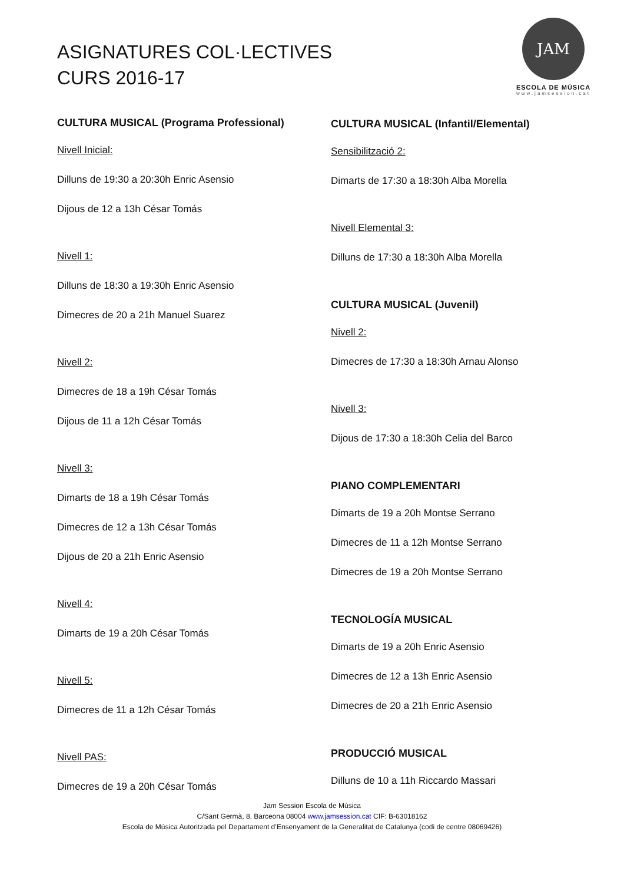ASIGNATURES COL·LECTIVES
CURS 2016-17
JAM
ESCOLA DE MÚSICA
www.jamsession.cat
CULTURA MUSICAL (Programa Professional)
Nivell Inicial:
Dilluns de 19:30 a 20:30h Enric Asensio
Dijous de 12 a 13h César Tomás
Nivell 1:
Dilluns de 18:30 a 19:30h Enric Asensio
Dimecres de 20 a 21h Manuel Suarez
Nivell 2:
Dimecres de 18 a 19h César Tomás
Dijous de 11 a 12h César Tomás
Nivell 3:
Dimarts de 18 a 19h César Tomás
Dimecres de 12 a 13h César Tomás
Dijous de 20 a 21h Enric Asensio
Nivell 4:
Dimarts de 19 a 20h César Tomás
Nivell 5:
Dimecres de 11 a 12h César Tomás
Nivell PAS:
Dimecres de 19 a 20h César Tomás
CULTURA MUSICAL (Infantil/Elemental)
Sensibilització 2:
Dimarts de 17:30 a 18:30h Alba Morella
Nivell Elemental 3:
Dilluns de 17:30 a 18:30h Alba Morella
CULTURA MUSICAL (Juvenil)
Nivell 2:
Dimecres de 17:30 a 18:30h Arnau Alonso
Nivell 3:
Dijous de 17:30 a 18:30h Celia del Barco
PIANO COMPLEMENTARI
Dimarts de 19 a 20h Montse Serrano
Dimecres de 11 a 12h Montse Serrano
Dimecres de 19 a 20h Montse Serrano
TECNOLOGÍA MUSICAL
Dimarts de 19 a 20h Enric Asensio
Dimecres de 12 a 13h Enric Asensio
Dimecres de 20 a 21h Enric Asensio
PRODUCCIÓ MUSICAL
Dilluns de 10 a 11h Riccardo Massari
Jam Session Escola de Música
C/Sant Germà, 8. Barceona 08004 www.jamsession.cat CIF: B-63018162
Escola de Música Autoritzada pel Departament d’Ensenyament de la Generalitat de Catalunya (codi de centre 08069426)